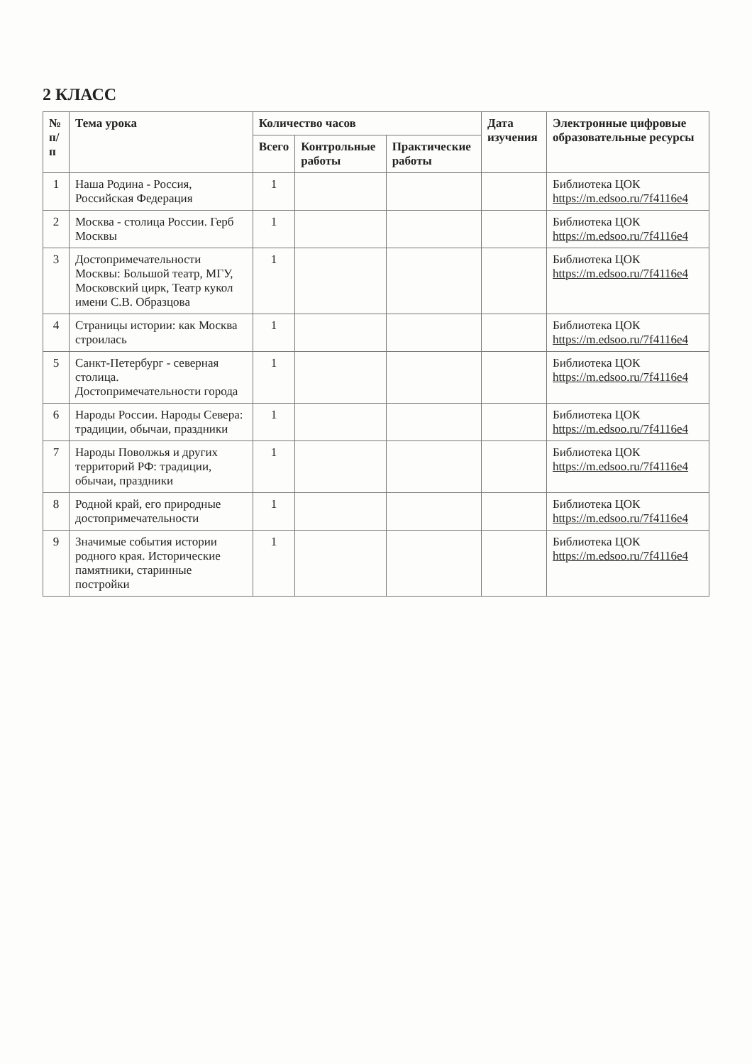2 КЛАСС
| № п/п | Тема урока | Количество часов | | | Дата изучения | Электронные цифровые образовательные ресурсы |
| --- | --- | --- | --- | --- | --- | --- |
| | | Всего | Контрольные работы | Практические работы | | |
| 1 | Наша Родина - Россия, Российская Федерация | 1 | | | | Библиотека ЦОК https://m.edsoo.ru/7f4116e4 |
| 2 | Москва - столица России. Герб Москвы | 1 | | | | Библиотека ЦОК https://m.edsoo.ru/7f4116e4 |
| 3 | Достопримечательности Москвы: Большой театр, МГУ, Московский цирк, Театр кукол имени С.В. Образцова | 1 | | | | Библиотека ЦОК https://m.edsoo.ru/7f4116e4 |
| 4 | Страницы истории: как Москва строилась | 1 | | | | Библиотека ЦОК https://m.edsoo.ru/7f4116e4 |
| 5 | Санкт-Петербург - северная столица. Достопримечательности города | 1 | | | | Библиотека ЦОК https://m.edsoo.ru/7f4116e4 |
| 6 | Народы России. Народы Севера: традиции, обычаи, праздники | 1 | | | | Библиотека ЦОК https://m.edsoo.ru/7f4116e4 |
| 7 | Народы Поволжья и других территорий РФ: традиции, обычаи, праздники | 1 | | | | Библиотека ЦОК https://m.edsoo.ru/7f4116e4 |
| 8 | Родной край, его природные достопримечательности | 1 | | | | Библиотека ЦОК https://m.edsoo.ru/7f4116e4 |
| 9 | Значимые события истории родного края. Исторические памятники, старинные постройки | 1 | | | | Библиотека ЦОК https://m.edsoo.ru/7f4116e4 |